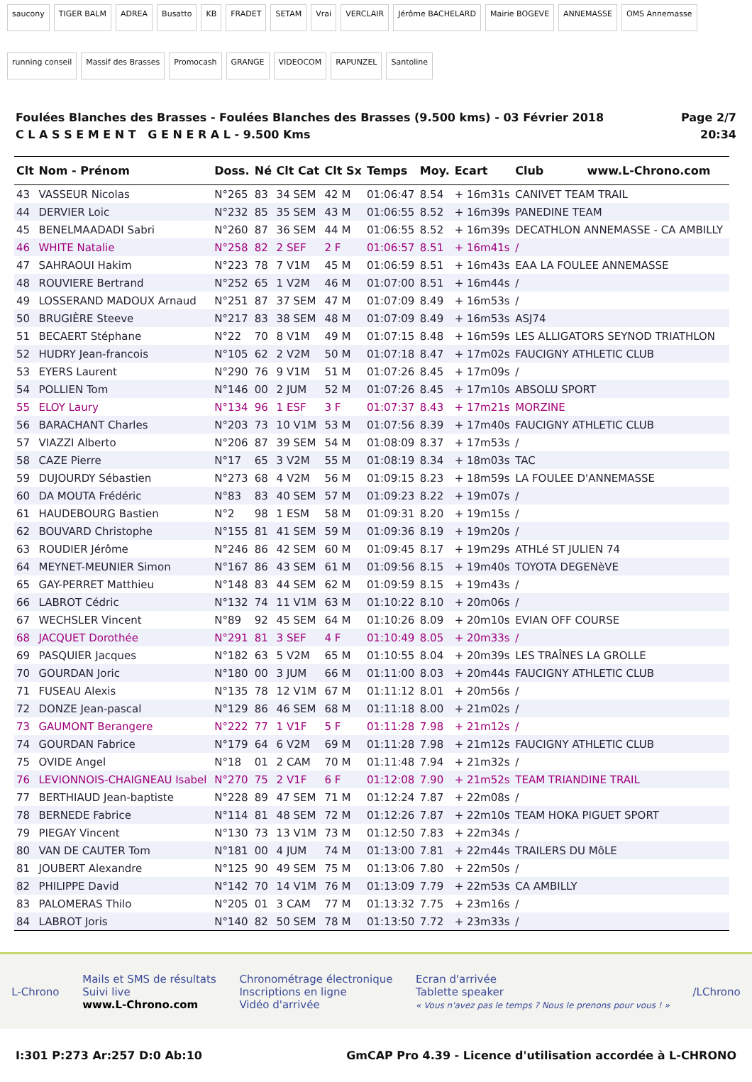saucony TIGER BALM ADREA Busatto KB FRADET SETAM Vrai VERCLAIR Jérôme BACHELARD Mairie BOGEVE ANNEMASSE OMS Annemasse running conseil Massif des Brasses Promocash GRANGE VIDEOCOM RAPUNZEL Santoline
Foulées Blanches des Brasses - Foulées Blanches des Brasses (9.500 kms) - 03 Février 2018
C L A S S E M E N T G E N E R A L - 9.500 Kms
Page 2/7
20:34
| Clt | Nom - Prénom | Doss. | Né | Clt Cat | Clt Sx | Temps | Moy. | Ecart | Club www.L-Chrono.com |
| --- | --- | --- | --- | --- | --- | --- | --- | --- | --- |
| 43 | VASSEUR Nicolas | N°265 | 83 | 34 SEM | 42 M | 01:06:47 | 8.54 | + 16m31s | CANIVET TEAM TRAIL |
| 44 | DERVIER Loic | N°232 | 85 | 35 SEM | 43 M | 01:06:55 | 8.52 | + 16m39s | PANEDINE TEAM |
| 45 | BENELMAADADI Sabri | N°260 | 87 | 36 SEM | 44 M | 01:06:55 | 8.52 | + 16m39s | DECATHLON ANNEMASSE - CA AMBILLY |
| 46 | WHITE Natalie | N°258 | 82 | 2 SEF | 2 F | 01:06:57 | 8.51 | + 16m41s | / |
| 47 | SAHRAOUI Hakim | N°223 | 78 | 7 V1M | 45 M | 01:06:59 | 8.51 | + 16m43s | EAA LA FOULEE ANNEMASSE |
| 48 | ROUVIERE Bertrand | N°252 | 65 | 1 V2M | 46 M | 01:07:00 | 8.51 | + 16m44s | / |
| 49 | LOSSERAND MADOUX Arnaud | N°251 | 87 | 37 SEM | 47 M | 01:07:09 | 8.49 | + 16m53s | / |
| 50 | BRUGIÈRE Steeve | N°217 | 83 | 38 SEM | 48 M | 01:07:09 | 8.49 | + 16m53s | ASJ74 |
| 51 | BECAERT Stéphane | N°22 | 70 | 8 V1M | 49 M | 01:07:15 | 8.48 | + 16m59s | LES ALLIGATORS SEYNOD TRIATHLON |
| 52 | HUDRY Jean-francois | N°105 | 62 | 2 V2M | 50 M | 01:07:18 | 8.47 | + 17m02s | FAUCIGNY ATHLETIC CLUB |
| 53 | EYERS Laurent | N°290 | 76 | 9 V1M | 51 M | 01:07:26 | 8.45 | + 17m09s | / |
| 54 | POLLIEN Tom | N°146 | 00 | 2 JUM | 52 M | 01:07:26 | 8.45 | + 17m10s | ABSOLU SPORT |
| 55 | ELOY Laury | N°134 | 96 | 1 ESF | 3 F | 01:07:37 | 8.43 | + 17m21s | MORZINE |
| 56 | BARACHANT Charles | N°203 | 73 | 10 V1M | 53 M | 01:07:56 | 8.39 | + 17m40s | FAUCIGNY ATHLETIC CLUB |
| 57 | VIAZZI Alberto | N°206 | 87 | 39 SEM | 54 M | 01:08:09 | 8.37 | + 17m53s | / |
| 58 | CAZE Pierre | N°17 | 65 | 3 V2M | 55 M | 01:08:19 | 8.34 | + 18m03s | TAC |
| 59 | DUJOURDY Sébastien | N°273 | 68 | 4 V2M | 56 M | 01:09:15 | 8.23 | + 18m59s | LA FOULEE D'ANNEMASSE |
| 60 | DA MOUTA Frédéric | N°83 | 83 | 40 SEM | 57 M | 01:09:23 | 8.22 | + 19m07s | / |
| 61 | HAUDEBOURG Bastien | N°2 | 98 | 1 ESM | 58 M | 01:09:31 | 8.20 | + 19m15s | / |
| 62 | BOUVARD Christophe | N°155 | 81 | 41 SEM | 59 M | 01:09:36 | 8.19 | + 19m20s | / |
| 63 | ROUDIER Jérôme | N°246 | 86 | 42 SEM | 60 M | 01:09:45 | 8.17 | + 19m29s | ATHLé ST JULIEN 74 |
| 64 | MEYNET-MEUNIER Simon | N°167 | 86 | 43 SEM | 61 M | 01:09:56 | 8.15 | + 19m40s | TOYOTA DEGENèVE |
| 65 | GAY-PERRET Matthieu | N°148 | 83 | 44 SEM | 62 M | 01:09:59 | 8.15 | + 19m43s | / |
| 66 | LABROT Cédric | N°132 | 74 | 11 V1M | 63 M | 01:10:22 | 8.10 | + 20m06s | / |
| 67 | WECHSLER Vincent | N°89 | 92 | 45 SEM | 64 M | 01:10:26 | 8.09 | + 20m10s | EVIAN OFF COURSE |
| 68 | JACQUET Dorothée | N°291 | 81 | 3 SEF | 4 F | 01:10:49 | 8.05 | + 20m33s | / |
| 69 | PASQUIER Jacques | N°182 | 63 | 5 V2M | 65 M | 01:10:55 | 8.04 | + 20m39s | LES TRAÎNES LA GROLLE |
| 70 | GOURDAN Joric | N°180 | 00 | 3 JUM | 66 M | 01:11:00 | 8.03 | + 20m44s | FAUCIGNY ATHLETIC CLUB |
| 71 | FUSEAU Alexis | N°135 | 78 | 12 V1M | 67 M | 01:11:12 | 8.01 | + 20m56s | / |
| 72 | DONZE Jean-pascal | N°129 | 86 | 46 SEM | 68 M | 01:11:18 | 8.00 | + 21m02s | / |
| 73 | GAUMONT Berangere | N°222 | 77 | 1 V1F | 5 F | 01:11:28 | 7.98 | + 21m12s | / |
| 74 | GOURDAN Fabrice | N°179 | 64 | 6 V2M | 69 M | 01:11:28 | 7.98 | + 21m12s | FAUCIGNY ATHLETIC CLUB |
| 75 | OVIDE Angel | N°18 | 01 | 2 CAM | 70 M | 01:11:48 | 7.94 | + 21m32s | / |
| 76 | LEVIONNOIS-CHAIGNEAU Isabel | N°270 | 75 | 2 V1F | 6 F | 01:12:08 | 7.90 | + 21m52s | TEAM TRIANDINE TRAIL |
| 77 | BERTHIAUD Jean-baptiste | N°228 | 89 | 47 SEM | 71 M | 01:12:24 | 7.87 | + 22m08s | / |
| 78 | BERNEDE Fabrice | N°114 | 81 | 48 SEM | 72 M | 01:12:26 | 7.87 | + 22m10s | TEAM HOKA PIGUET SPORT |
| 79 | PIEGAY Vincent | N°130 | 73 | 13 V1M | 73 M | 01:12:50 | 7.83 | + 22m34s | / |
| 80 | VAN DE CAUTER Tom | N°181 | 00 | 4 JUM | 74 M | 01:13:00 | 7.81 | + 22m44s | TRAILERS DU MôLE |
| 81 | JOUBERT Alexandre | N°125 | 90 | 49 SEM | 75 M | 01:13:06 | 7.80 | + 22m50s | / |
| 82 | PHILIPPE David | N°142 | 70 | 14 V1M | 76 M | 01:13:09 | 7.79 | + 22m53s | CA AMBILLY |
| 83 | PALOMERAS Thilo | N°205 | 01 | 3 CAM | 77 M | 01:13:32 | 7.75 | + 23m16s | / |
| 84 | LABROT Joris | N°140 | 82 | 50 SEM | 78 M | 01:13:50 | 7.72 | + 23m33s | / |
L-Chrono
Mails et SMS de résultats
Suivi live
www.L-Chrono.com
Chronométrage électronique
Inscriptions en ligne
Vidéo d'arrivée
Ecran d'arrivée
Tablette speaker
« Vous n'avez pas le temps ? Nous le prenons pour vous ! »
/LChrono
I:301 P:273 Ar:257 D:0 Ab:10 GmCAP Pro 4.39 - Licence d'utilisation accordée à L-CHRONO